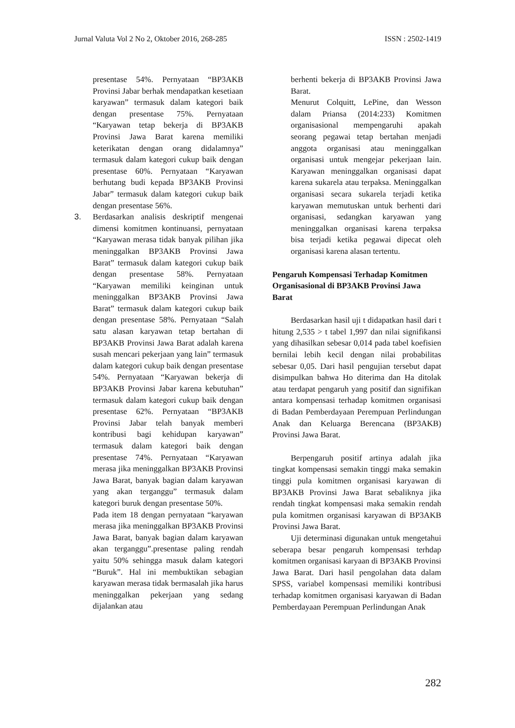Jurnal Valuta Vol 2 No 2, Oktober 2016, 268-285 ISSN : 2502-1419
presentase 54%. Pernyataan “BP3AKB Provinsi Jabar berhak mendapatkan kesetiaan karyawan” termasuk dalam kategori baik dengan presentase 75%. Pernyataan “Karyawan tetap bekerja di BP3AKB Provinsi Jawa Barat karena memiliki keterikatan dengan orang didalamnya” termasuk dalam kategori cukup baik dengan presentase 60%. Pernyataan “Karyawan berhutang budi kepada BP3AKB Provinsi Jabar” termasuk dalam kategori cukup baik dengan presentase 56%.
3. Berdasarkan analisis deskriptif mengenai dimensi komitmen kontinuansi, pernyataan “Karyawan merasa tidak banyak pilihan jika meninggalkan BP3AKB Provinsi Jawa Barat” termasuk dalam kategori cukup baik dengan presentase 58%. Pernyataan “Karyawan memiliki keinginan untuk meninggalkan BP3AKB Provinsi Jawa Barat” termasuk dalam kategori cukup baik dengan presentase 58%. Pernyataan “Salah satu alasan karyawan tetap bertahan di BP3AKB Provinsi Jawa Barat adalah karena susah mencari pekerjaan yang lain” termasuk dalam kategori cukup baik dengan presentase 54%. Pernyataan “Karyawan bekerja di BP3AKB Provinsi Jabar karena kebutuhan” termasuk dalam kategori cukup baik dengan presentase 62%. Pernyataan “BP3AKB Provinsi Jabar telah banyak memberi kontribusi bagi kehidupan karyawan” termasuk dalam kategori baik dengan presentase 74%. Pernyataan “Karyawan merasa jika meninggalkan BP3AKB Provinsi Jawa Barat, banyak bagian dalam karyawan yang akan terganggu” termasuk dalam kategori buruk dengan presentase 50%.
Pada item 18 dengan pernyataan “karyawan merasa jika meninggalkan BP3AKB Provinsi Jawa Barat, banyak bagian dalam karyawan akan terganggu”.presentase paling rendah yaitu 50% sehingga masuk dalam kategori “Buruk”. Hal ini membuktikan sebagian karyawan merasa tidak bermasalah jika harus meninggalkan pekerjaan yang sedang dijalankan atau
berhenti bekerja di BP3AKB Provinsi Jawa Barat.
Menurut Colquitt, LePine, dan Wesson dalam Priansa (2014:233) Komitmen organisasional mempengaruhi apakah seorang pegawai tetap bertahan menjadi anggota organisasi atau meninggalkan organisasi untuk mengejar pekerjaan lain. Karyawan meninggalkan organisasi dapat karena sukarela atau terpaksa. Meninggalkan organisasi secara sukarela terjadi ketika karyawan memutuskan untuk berhenti dari organisasi, sedangkan karyawan yang meninggalkan organisasi karena terpaksa bisa terjadi ketika pegawai dipecat oleh organisasi karena alasan tertentu.
Pengaruh Kompensasi Terhadap Komitmen Organisasional di BP3AKB Provinsi Jawa Barat
Berdasarkan hasil uji t didapatkan hasil dari t hitung 2,535 > t tabel 1,997 dan nilai signifikansi yang dihasilkan sebesar 0,014 pada tabel koefisien bernilai lebih kecil dengan nilai probabilitas sebesar 0,05. Dari hasil pengujian tersebut dapat disimpulkan bahwa Ho diterima dan Ha ditolak atau terdapat pengaruh yang positif dan signifikan antara kompensasi terhadap komitmen organisasi di Badan Pemberdayaan Perempuan Perlindungan Anak dan Keluarga Berencana (BP3AKB) Provinsi Jawa Barat.
Berpengaruh positif artinya adalah jika tingkat kompensasi semakin tinggi maka semakin tinggi pula komitmen organisasi karyawan di BP3AKB Provinsi Jawa Barat sebaliknya jika rendah tingkat kompensasi maka semakin rendah pula komitmen organisasi karyawan di BP3AKB Provinsi Jawa Barat.
Uji determinasi digunakan untuk mengetahui seberapa besar pengaruh kompensasi terhdap komitmen organisasi karyaan di BP3AKB Provinsi Jawa Barat. Dari hasil pengolahan data dalam SPSS, variabel kompensasi memiliki kontribusi terhadap komitmen organisasi karyawan di Badan Pemberdayaan Perempuan Perlindungan Anak
282